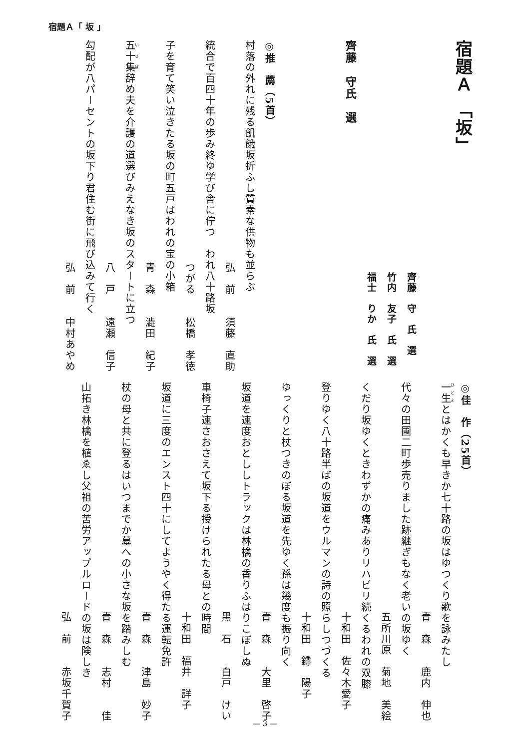宿題Ａ「 坂 」
宿題Ａ 「坂」
齊藤　守　氏　選
竹内　友子　氏　選
福士　りか　氏　選
齊藤　守氏　選
◎推　薦（5首）
村落の外れに残る飢餓坂折ふし質素な供物も並らぶ
弘　前　　須藤　直助
統合で百四十年の歩み終ゆ学び舎に佇つ　われ八十路坂
つがる　　松橋　孝徳
子を育て笑い泣きたる坂の町五戸はわれの宝の小箱
青　森　　澁田　紀子
五十集辞め夫を介護の道選びみえなき坂のスタートに立つ
八　戸　　遠瀬　信子
勾配が八パーセントの坂下り君住む街に飛び込みて行く
弘　前　　中村あやめ
◎佳　作（25首）
一生とはかくも早きか七十路の坂はゆつくり歌を詠みたし
青　森　　鹿内　伸也
代々の田圃二町歩売りました跡継ぎもなく老いの坂ゆく
五所川原　菊地　美絵
くだり坂ゆくときわずかの痛みありリハビリ続くるわれの双膝
十和田　佐々木愛子
登りゆく八十路半ばの坂道をウルマンの詩の照らしつづくる
十和田　鐏　陽子
ゆっくりと杖つきのぼる坂道を先ゆく孫は幾度も振り向く
青　森　　大里　啓子
坂道を速度おとししトラックは林檎の香りふはりこぼしぬ
黒　石　　白戸　けい
車椅子速さおさえて坂下る授けられたる母との時間
十和田　福井　詳子
坂道に三度のエンスト四十にしてようやく得たる運転免許
青　森　　津島　妙子
杖の母と共に登るはいつまでか墓への小さな坂を踏みしむ
青　森　　志村　　佳
山拓き林檎を植ゑし父祖の苦労アップルロードの坂は険しき
弘　前　　赤坂千賀子
— 3 —